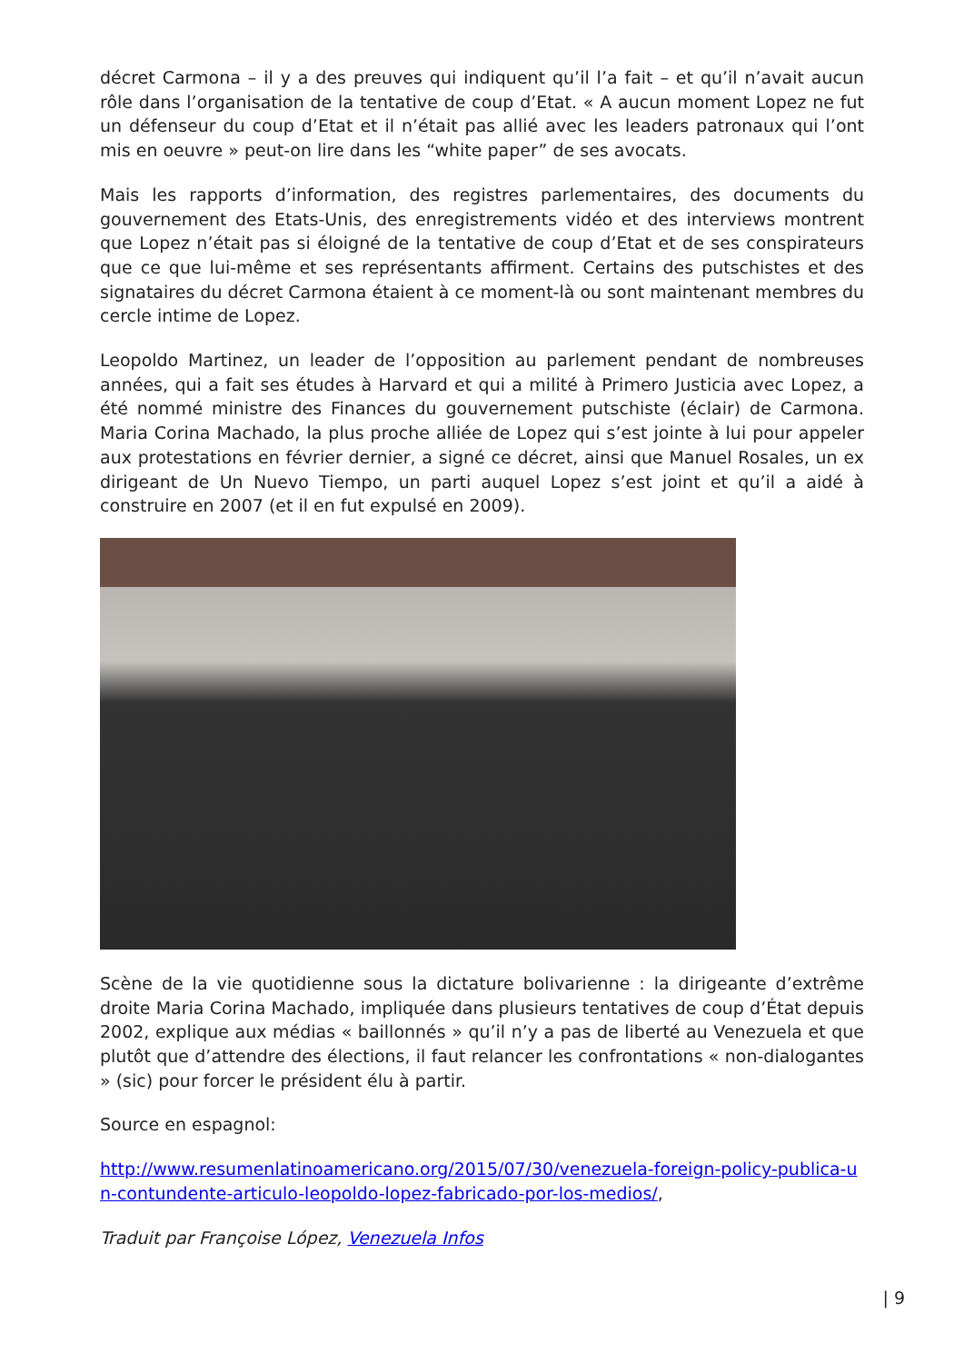décret Carmona – il y a des preuves qui indiquent qu’il l’a fait – et qu’il n’avait aucun rôle dans l’organisation de la tentative de coup d’Etat. « A aucun moment Lopez ne fut un défenseur du coup d’Etat et il n’était pas allié avec les leaders patronaux qui l’ont mis en oeuvre » peut-on lire dans les “white paper” de ses avocats.
Mais les rapports d’information, des registres parlementaires, des documents du gouvernement des Etats-Unis, des enregistrements vidéo et des interviews montrent que Lopez n’était pas si éloigné de la tentative de coup d’Etat et de ses conspirateurs que ce que lui-même et ses représentants affirment. Certains des putschistes et des signataires du décret Carmona étaient à ce moment-là ou sont maintenant membres du cercle intime de Lopez.
Leopoldo Martinez, un leader de l’opposition au parlement pendant de nombreuses années, qui a fait ses études à Harvard et qui a milité à Primero Justicia avec Lopez, a été nommé ministre des Finances du gouvernement putschiste (éclair) de Carmona. Maria Corina Machado, la plus proche alliée de Lopez qui s’est jointe à lui pour appeler aux protestations en février dernier, a signé ce décret, ainsi que Manuel Rosales, un ex dirigeant de Un Nuevo Tiempo, un parti auquel Lopez s’est joint et qu’il a aidé à construire en 2007 (et il en fut expulsé en 2009).
Scène de la vie quotidienne sous la dictature bolivarienne : la dirigeante d’extrême droite Maria Corina Machado, impliquée dans plusieurs tentatives de coup d’État depuis 2002, explique aux médias « baillonnés » qu’il n’y a pas de liberté au Venezuela et que plutôt que d’attendre des élections, il faut relancer les confrontations « non-dialogantes » (sic) pour forcer le président élu à partir.
Source en espagnol:
http://www.resumenlatinoamericano.org/2015/07/30/venezuela-foreign-policy-publica-un-contundente-articulo-leopoldo-lopez-fabricado-por-los-medios/,
Traduit par Françoise López, Venezuela Infos
| 9